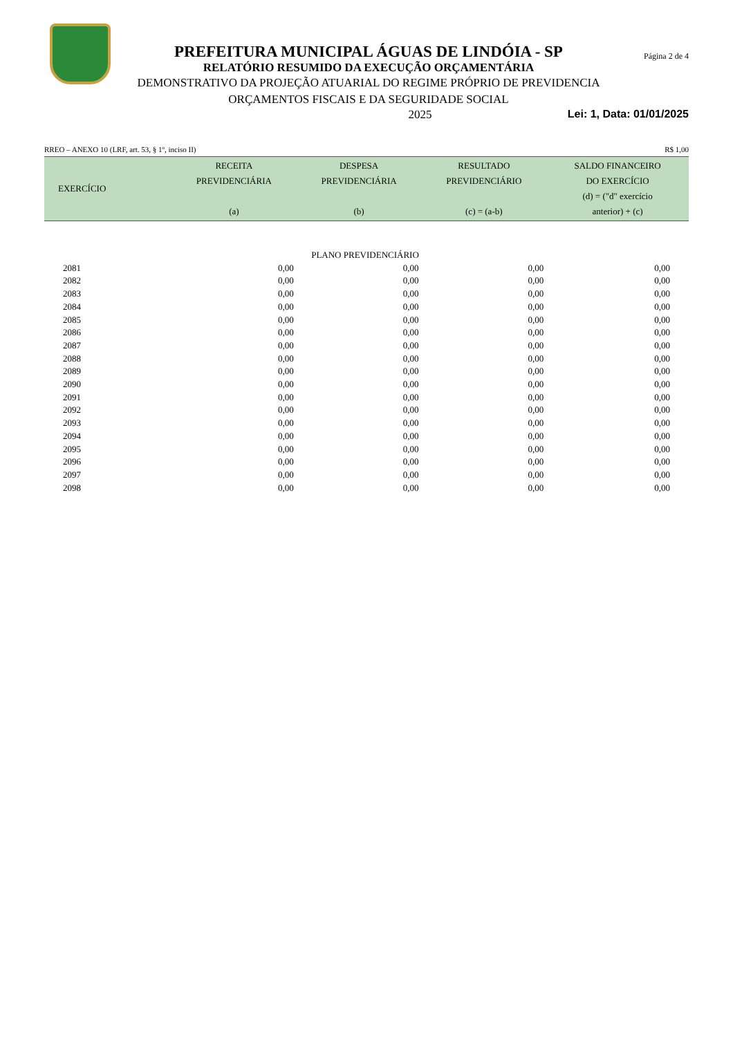PREFEITURA MUNICIPAL ÁGUAS DE LINDÓIA - SP
RELATÓRIO RESUMIDO DA EXECUÇÃO ORÇAMENTÁRIA
DEMONSTRATIVO DA PROJEÇÃO ATUARIAL DO REGIME PRÓPRIO DE PREVIDENCIA
ORÇAMENTOS FISCAIS E DA SEGURIDADE SOCIAL
Página 2 de 4
2025 Lei: 1, Data: 01/01/2025
RREO – ANEXO 10 (LRF, art. 53, § 1º, inciso II) R$ 1,00
| EXERCÍCIO | RECEITA PREVIDENCIÁRIA (a) | DESPESA PREVIDENCIÁRIA (b) | RESULTADO PREVIDENCIÁRIO (c) = (a-b) | SALDO FINANCEIRO DO EXERCÍCIO (d) = ("d" exercício anterior) + (c) |
| --- | --- | --- | --- | --- |
| PLANO PREVIDENCIÁRIO | | | | |
| 2081 | 0,00 | 0,00 | 0,00 | 0,00 |
| 2082 | 0,00 | 0,00 | 0,00 | 0,00 |
| 2083 | 0,00 | 0,00 | 0,00 | 0,00 |
| 2084 | 0,00 | 0,00 | 0,00 | 0,00 |
| 2085 | 0,00 | 0,00 | 0,00 | 0,00 |
| 2086 | 0,00 | 0,00 | 0,00 | 0,00 |
| 2087 | 0,00 | 0,00 | 0,00 | 0,00 |
| 2088 | 0,00 | 0,00 | 0,00 | 0,00 |
| 2089 | 0,00 | 0,00 | 0,00 | 0,00 |
| 2090 | 0,00 | 0,00 | 0,00 | 0,00 |
| 2091 | 0,00 | 0,00 | 0,00 | 0,00 |
| 2092 | 0,00 | 0,00 | 0,00 | 0,00 |
| 2093 | 0,00 | 0,00 | 0,00 | 0,00 |
| 2094 | 0,00 | 0,00 | 0,00 | 0,00 |
| 2095 | 0,00 | 0,00 | 0,00 | 0,00 |
| 2096 | 0,00 | 0,00 | 0,00 | 0,00 |
| 2097 | 0,00 | 0,00 | 0,00 | 0,00 |
| 2098 | 0,00 | 0,00 | 0,00 | 0,00 |